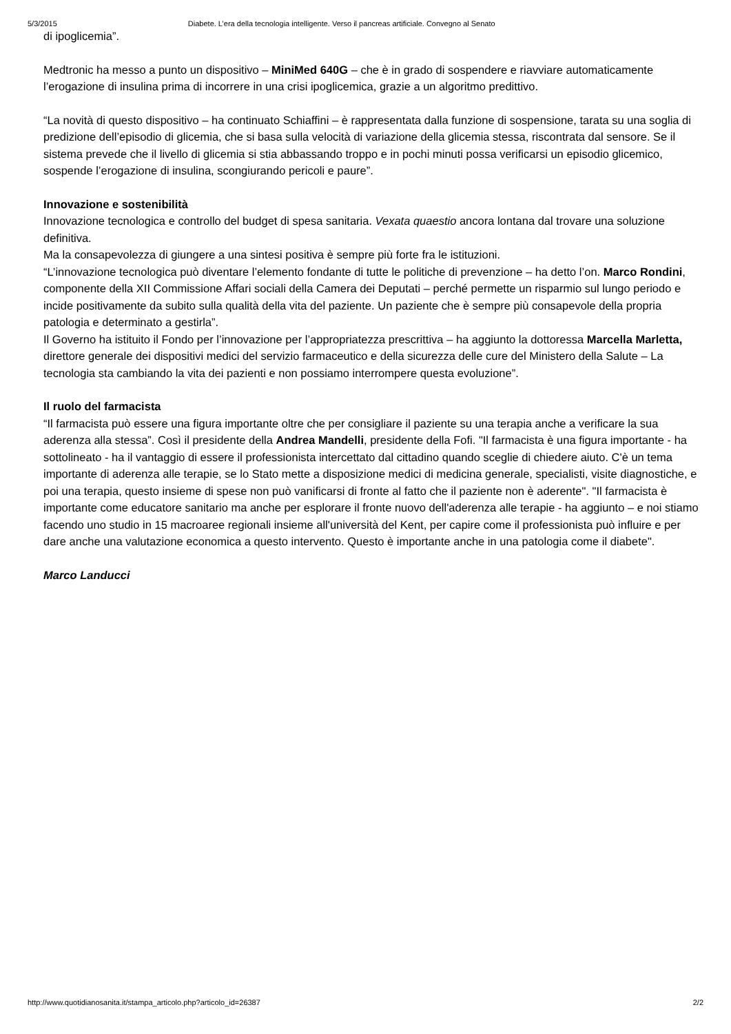5/3/2015 Diabete. L’era della tecnologia intelligente. Verso il pancreas artificiale. Convegno al Senato
di ipoglicemia”.
Medtronic ha messo a punto un dispositivo – MiniMed 640G – che è in grado di sospendere e riavviare automaticamente l’erogazione di insulina prima di incorrere in una crisi ipoglicemica, grazie a un algoritmo predittivo.
“La novità di questo dispositivo – ha continuato Schiaffini – è rappresentata dalla funzione di sospensione, tarata su una soglia di predizione dell’episodio di glicemia, che si basa sulla velocità di variazione della glicemia stessa, riscontrata dal sensore. Se il sistema prevede che il livello di glicemia si stia abbassando troppo e in pochi minuti possa verificarsi un episodio glicemico, sospende l’erogazione di insulina, scongiurando pericoli e paure”.
Innovazione e sostenibilità
Innovazione tecnologica e controllo del budget di spesa sanitaria. Vexata quaestio ancora lontana dal trovare una soluzione definitiva.
Ma la consapevolezza di giungere a una sintesi positiva è sempre più forte fra le istituzioni.
“L’innovazione tecnologica può diventare l’elemento fondante di tutte le politiche di prevenzione – ha detto l’on. Marco Rondini, componente della XII Commissione Affari sociali della Camera dei Deputati – perché permette un risparmio sul lungo periodo e incide positivamente da subito sulla qualità della vita del paziente. Un paziente che è sempre più consapevole della propria patologia e determinato a gestirla”.
Il Governo ha istituito il Fondo per l’innovazione per l’appropriatezza prescrittiva – ha aggiunto la dottoressa Marcella Marletta, direttore generale dei dispositivi medici del servizio farmaceutico e della sicurezza delle cure del Ministero della Salute – La tecnologia sta cambiando la vita dei pazienti e non possiamo interrompere questa evoluzione”.
Il ruolo del farmacista
“Il farmacista può essere una figura importante oltre che per consigliare il paziente su una terapia anche a verificare la sua aderenza alla stessa”. Così il presidente della Andrea Mandelli, presidente della Fofi. "Il farmacista è una figura importante - ha sottolineato - ha il vantaggio di essere il professionista intercettato dal cittadino quando sceglie di chiedere aiuto. C'è un tema importante di aderenza alle terapie, se lo Stato mette a disposizione medici di medicina generale, specialisti, visite diagnostiche, e poi una terapia, questo insieme di spese non può vanificarsi di fronte al fatto che il paziente non è aderente". "Il farmacista è importante come educatore sanitario ma anche per esplorare il fronte nuovo dell'aderenza alle terapie - ha aggiunto – e noi stiamo facendo uno studio in 15 macroaree regionali insieme all'università del Kent, per capire come il professionista può influire e per dare anche una valutazione economica a questo intervento. Questo è importante anche in una patologia come il diabete".
Marco Landucci
http://www.quotidianosanita.it/stampa_articolo.php?articolo_id=26387 2/2